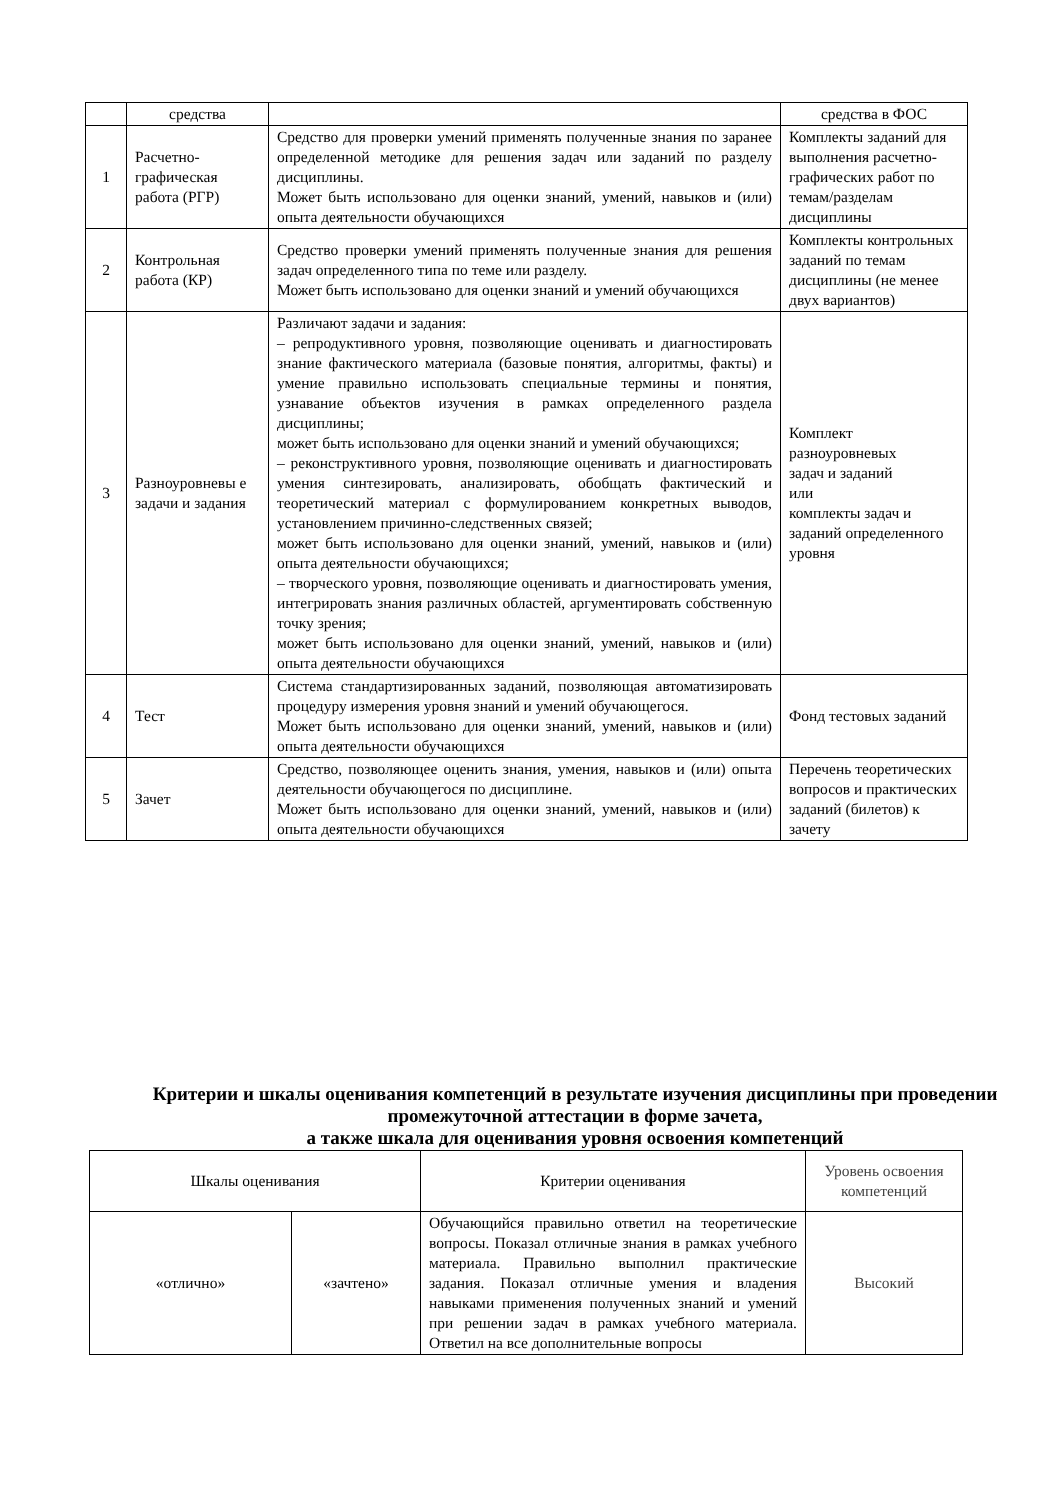| | средства | | средства в ФОС |
| 1 | Расчетно- графическая работа (РГР) | Средство для проверки умений применять полученные знания по заранее определенной методике для решения задач или заданий по разделу дисциплины. Может быть использовано для оценки знаний, умений, навыков и (или) опыта деятельности обучающихся | Комплекты заданий для выполнения расчетно-графических работ по темам/разделам дисциплины |
| 2 | Контрольная работа (КР) | Средство проверки умений применять полученные знания для решения задач определенного типа по теме или разделу. Может быть использовано для оценки знаний и умений обучающихся | Комплекты контрольных заданий по темам дисциплины (не менее двух вариантов) |
| 3 | Разноуровневы е задачи и задания | Различают задачи и задания: – репродуктивного уровня, позволяющие оценивать и диагностировать знание фактического материала (базовые понятия, алгоритмы, факты) и умение правильно использовать специальные термины и понятия, узнавание объектов изучения в рамках определенного раздела дисциплины; может быть использовано для оценки знаний и умений обучающихся; – реконструктивного уровня, позволяющие оценивать и диагностировать умения синтезировать, анализировать, обобщать фактический и теоретический материал с формулированием конкретных выводов, установлением причинно-следственных связей; может быть использовано для оценки знаний, умений, навыков и (или) опыта деятельности обучающихся; – творческого уровня, позволяющие оценивать и диагностировать умения, интегрировать знания различных областей, аргументировать собственную точку зрения; может быть использовано для оценки знаний, умений, навыков и (или) опыта деятельности обучающихся | Комплект разноуровневых задач и заданий или комплекты задач и заданий определенного уровня |
| 4 | Тест | Система стандартизированных заданий, позволяющая автоматизировать процедуру измерения уровня знаний и умений обучающегося. Может быть использовано для оценки знаний, умений, навыков и (или) опыта деятельности обучающихся | Фонд тестовых заданий |
| 5 | Зачет | Средство, позволяющее оценить знания, умения, навыков и (или) опыта деятельности обучающегося по дисциплине. Может быть использовано для оценки знаний, умений, навыков и (или) опыта деятельности обучающихся | Перечень теоретических вопросов и практических заданий (билетов) к зачету |
Критерии и шкалы оценивания компетенций в результате изучения дисциплины при проведении промежуточной аттестации в форме зачета,
а также шкала для оценивания уровня освоения компетенций
| Шкалы оценивания | | Критерии оценивания | Уровень освоения компетенций |
| «отлично» | «зачтено» | Обучающийся правильно ответил на теоретические вопросы. Показал отличные знания в рамках учебного материала. Правильно выполнил практические задания. Показал отличные умения и владения навыками применения полученных знаний и умений при решении задач в рамках учебного материала. Ответил на все дополнительные вопросы | Высокий |